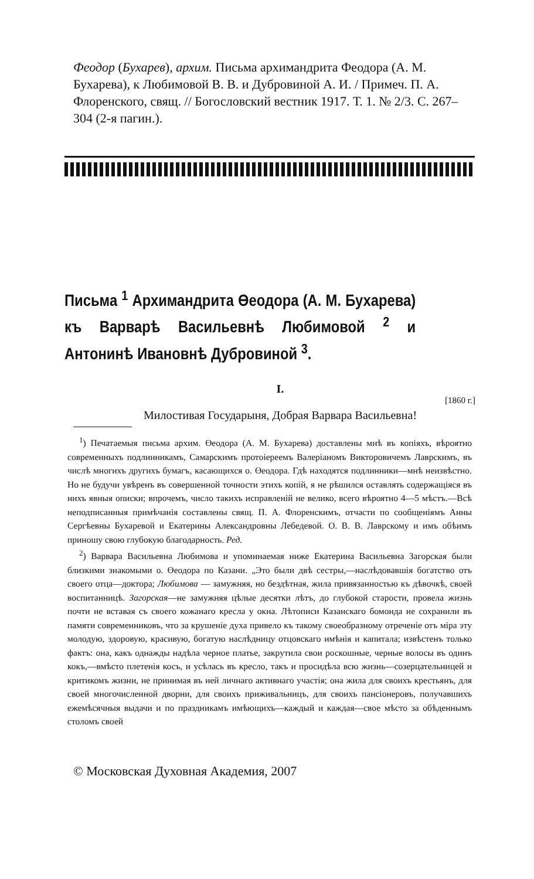Феодор (Бухарев), архим. Письма архимандрита Феодора (А. М. Бухарева), к Любимовой В. В. и Дубровиной А. И. / Примеч. П. А. Флоренского, свящ. // Богословский вестник 1917. Т. 1. № 2/3. С. 267–304 (2-я пагин.).
Письма <sup>1</sup> Архимандрита Өеодора (А. М. Бухарева) къ Варварѣ Васильевнѣ Любимовой <sup>2</sup> и Антонинѣ Ивановнѣ Дубровиной <sup>3</sup>.
I.
[1860 г.]
Милостивая Государыня, Добрая Варвара Васильевна!
<sup>1</sup>) Печатаемыя письма архим. Өеодора (А. М. Бухарева) доставлены мнѣ въ копіяхъ, вѣроятно современныхъ подлинникамъ, Самарскимъ протоіереемъ Валеріаномъ Викторовичемъ Лаврскимъ, въ числѣ многихъ другихъ бумагъ, касающихся о. Өеодора. Гдѣ находятся подлинники—мнѣ неизвѣстно. Но не будучи увѣренъ въ совершенной точности этихъ копій, я не рѣшился оставлять содержащіяся въ нихъ явныя описки; впрочемъ, число такихъ исправленій не велико, всего вѣроятно 4—5 мѣстъ.—Всѣ неподписанныя примѣчанія составлены свящ. П. А. Флоренскимъ, отчасти по сообщеніямъ Анны Сергѣевны Бухаревой и Екатерины Александровны Лебедевой. О. В. В. Лаврскому и имъ обѣимъ приношу свою глубокую благодарность. Ред.
<sup>2</sup>) Варвара Васильевна Любимова и упоминаемая ниже Екатерина Васильевна Загорская были близкими знакомыми о. Өеодора по Казани. „Это были двѣ сестры,—наслѣдовавшія богатство отъ своего отца—доктора; Любимова — замужняя, но бездѣтная, жила привязанностью къ дѣвочкѣ, своей воспитанницѣ. Загорская—не замужняя цѣлые десятки лѣтъ, до глубокой старости, провела жизнь почти не вставая съ своего кожанаго кресла у окна. Лѣтописи Казанскаго бомонда не сохранили въ памяти современниковъ, что за крушеніе духа привело къ такому своеобразному отреченіе отъ міра эту молодую, здоровую, красивую, богатую наслѣдницу отцовскаго имѣнія и капитала; извѣстенъ только фактъ: она, какъ однажды надѣла черное платье, закрутила свои роскошные, черные волосы въ одинъ кокъ,—вмѣсто плетенія косъ, и усѣлась въ кресло, такъ и просидѣла всю жизнь—созерцательницей и критикомъ жизни, не принимая въ ней личнаго активнаго участія; она жила для своихъ крестьянъ, для своей многочисленной дворни, для своихъ приживальницъ, для своихъ пансіонеровъ, получавшихъ ежемѣсячныя выдачи и по праздникамъ имѣющихъ—каждый и каждая—свое мѣсто за обѣденнымъ столомъ своей
© Московская Духовная Академия, 2007